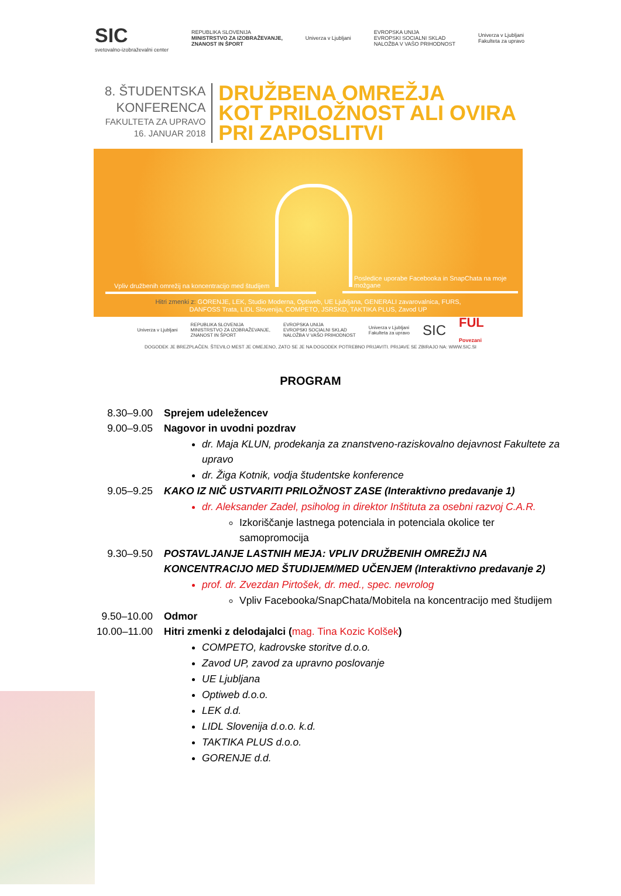SIC
svetovalno-izobraževalni center
REPUBLIKA SLOVENIJA
MINISTRSTVO ZA IZOBRAŽEVANJE,
ZNANOST IN ŠPORT
Univerza v Ljubljani
EVROPSKA UNIJA
EVROPSKI SOCIALNI SKLAD
NALOŽBA V VAŠO PRIHODNOST
Univerza v Ljubljani
Fakulteta za upravo
8. ŠTUDENTSKA
KONFERENCA
FAKULTETA ZA UPRAVO
16. JANUAR 2018
DRUŽBENA OMREŽJA
KOT PRILOŽNOST ALI OVIRA
PRI ZAPOSLITVI
Vpliv družbenih omrežij na koncentracijo med študijem
Posledice uporabe Facebooka in SnapChata na moje možgane
Hitri zmenki z: GORENJE, LEK, Studio Moderna, Optiweb, UE Ljubljana, GENERALI zavarovalnica, FURS,
DANFOSS Trata, LIDL Slovenija, COMPETO, JSRSKD, TAKTIKA PLUS, Zavod UP
Univerza v Ljubljani
REPUBLIKA SLOVENIJA
MINISTRSTVO ZA IZOBRAŽEVANJE,
ZNANOST IN ŠPORT
EVROPSKA UNIJA
EVROPSKI SOCIALNI SKLAD
NALOŽBA V VAŠO PRIHODNOST
Univerza v Ljubljani
Fakulteta za upravo
SIC
FUL
Povezani
DOGODEK JE BREZPLAČEN. ŠTEVILO MEST JE OMEJENO, ZATO SE JE NA DOGODEK POTREBNO PRIJAVITI. PRIJAVE SE ZBIRAJO NA: WWW.SIC.SI
PROGRAM
8.30–9.00 Sprejem udeležencev
9.00–9.05 Nagovor in uvodni pozdrav
dr. Maja KLUN, prodekanja za znanstveno-raziskovalno dejavnost Fakultete za upravo
dr. Žiga Kotnik, vodja študentske konference
9.05–9.25 KAKO IZ NIČ USTVARITI PRILOŽNOST ZASE (Interaktivno predavanje 1)
dr. Aleksander Zadel, psiholog in direktor Inštituta za osebni razvoj C.A.R.
Izkoriščanje lastnega potenciala in potenciala okolice ter samopromocija
9.30–9.50 POSTAVLJANJE LASTNIH MEJA: VPLIV DRUŽBENIH OMREŽIJ NA KONCENTRACIJO MED ŠTUDIJEM/MED UČENJEM (Interaktivno predavanje 2)
prof. dr. Zvezdan Pirtošek, dr. med., spec. nevrolog
Vpliv Facebooka/SnapChata/Mobitela na koncentracijo med študijem
9.50–10.00 Odmor
10.00–11.00 Hitri zmenki z delodajalci (mag. Tina Kozic Kolšek)
COMPETO, kadrovske storitve d.o.o.
Zavod UP, zavod za upravno poslovanje
UE Ljubljana
Optiweb d.o.o.
LEK d.d.
LIDL Slovenija d.o.o. k.d.
TAKTIKA PLUS d.o.o.
GORENJE d.d.